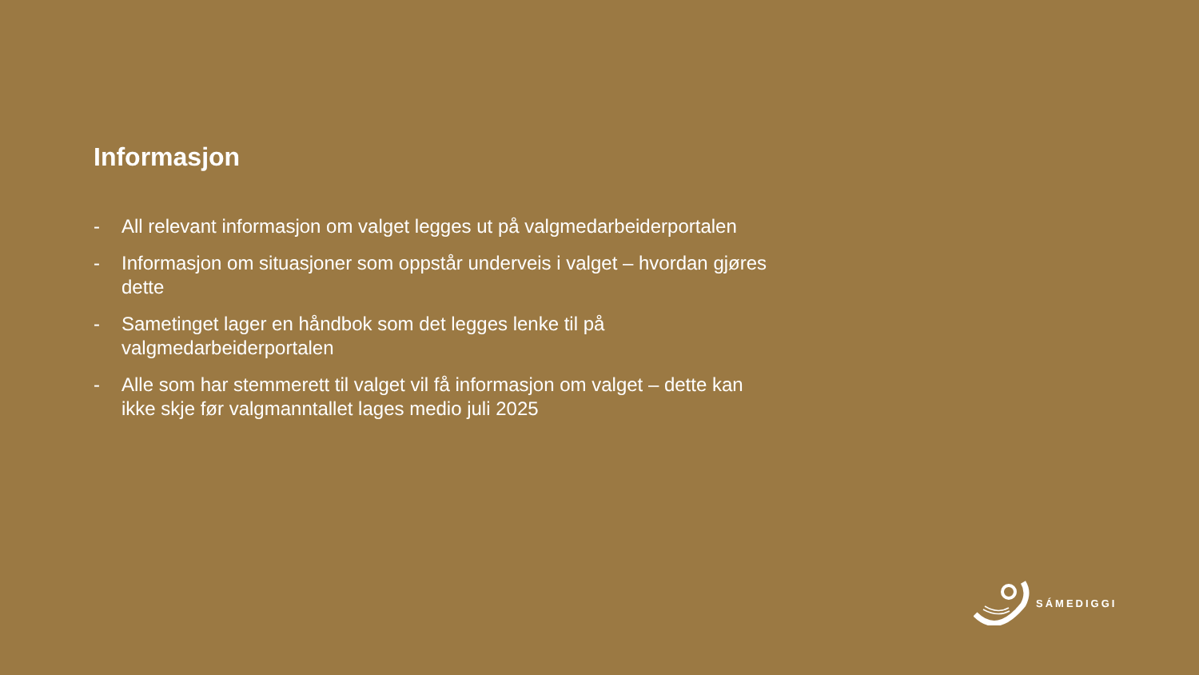Informasjon
- All relevant informasjon om valget legges ut på valgmedarbeiderportalen
- Informasjon om situasjoner som oppstår underveis i valget – hvordan gjøres dette
- Sametinget lager en håndbok som det legges lenke til på valgmedarbeiderportalen
- Alle som har stemmerett til valget vil få informasjon om valget – dette kan ikke skje før valgmanntallet lages medio juli 2025
SÁMEDIGGI